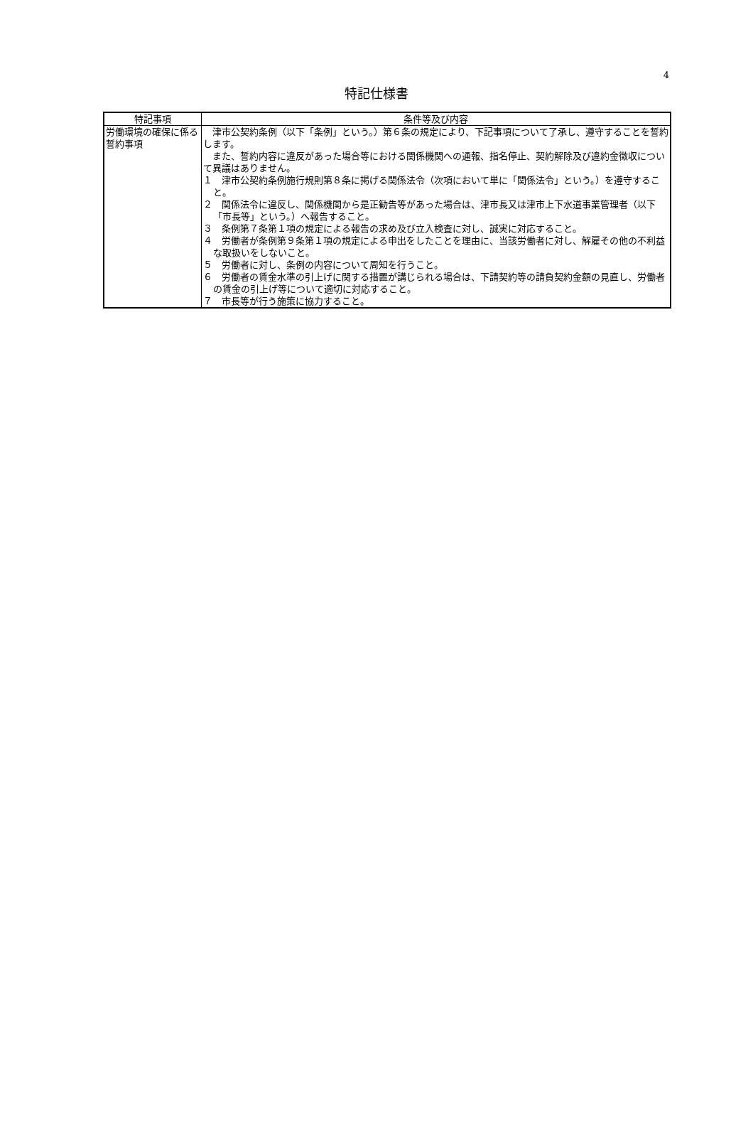4
特記仕様書
| 特記事項 | 条件等及び内容 |
| --- | --- |
| 労働環境の確保に係る誓約事項 | 津市公契約条例（以下「条例」という。）第６条の規定により、下記事項について了承し、遵守することを誓約します。 また、誓約内容に違反があった場合等における関係機関への通報、指名停止、契約解除及び違約金徴収について異議はありません。 １ 津市公契約条例施行規則第８条に掲げる関係法令（次項において単に「関係法令」という。）を遵守すること。 ２ 関係法令に違反し、関係機関から是正勧告等があった場合は、津市長又は津市上下水道事業管理者（以下「市長等」という。）へ報告すること。 ３ 条例第７条第１項の規定による報告の求め及び立入検査に対し、誠実に対応すること。 ４ 労働者が条例第９条第１項の規定による申出をしたことを理由に、当該労働者に対し、解雇その他の不利益な取扱いをしないこと。 ５ 労働者に対し、条例の内容について周知を行うこと。 ６ 労働者の賃金水準の引上げに関する措置が講じられる場合は、下請契約等の請負契約金額の見直し、労働者の賃金の引上げ等について適切に対応すること。 ７ 市長等が行う施策に協力すること。 |